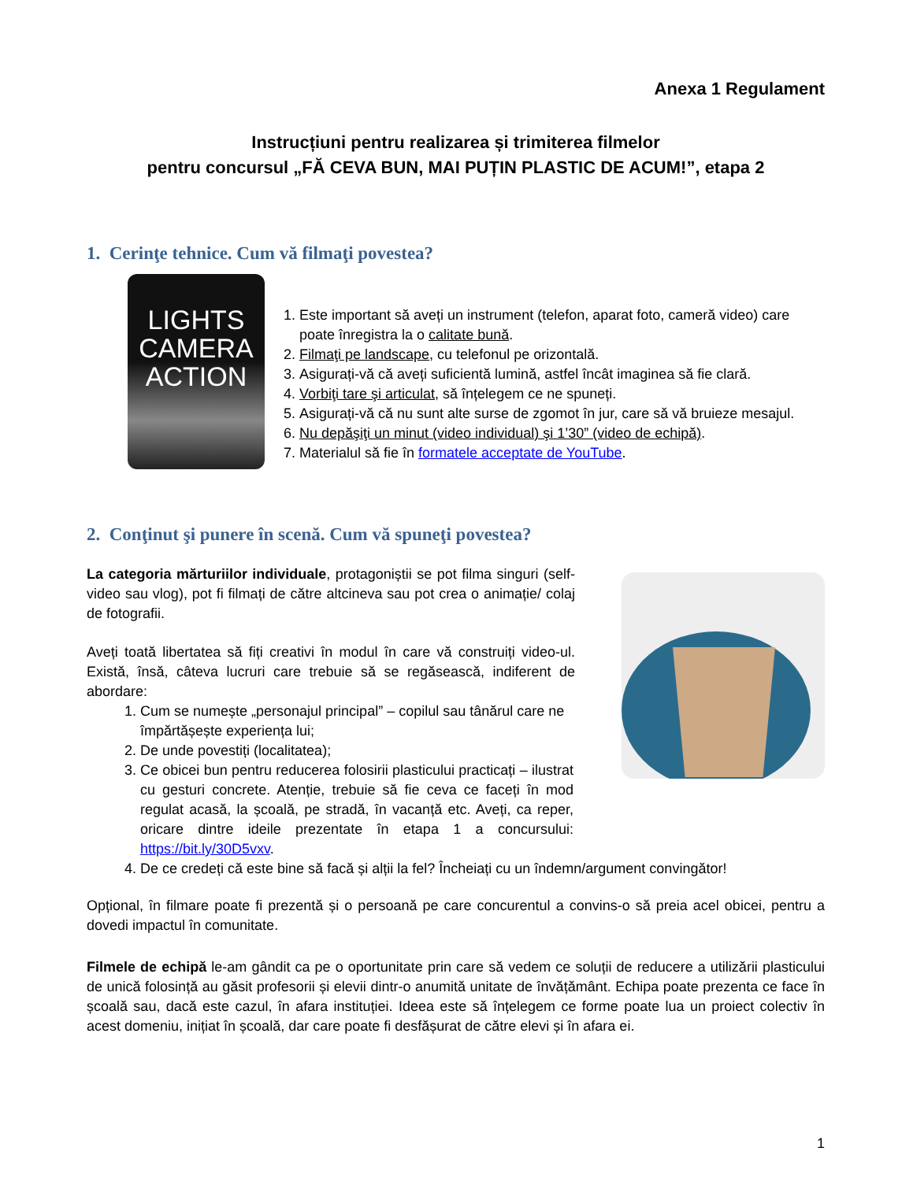Anexa 1 Regulament
Instrucțiuni pentru realizarea și trimiterea filmelor
pentru concursul „FĂ CEVA BUN, MAI PUȚIN PLASTIC DE ACUM!”, etapa 2
1. Cerinţe tehnice. Cum vă filmaţi povestea?
LIGHTS
CAMERA
ACTION
1. Este important să aveți un instrument (telefon, aparat foto, cameră video) care poate înregistra la o calitate bună.
2. Filmaţi pe landscape, cu telefonul pe orizontală.
3. Asigurați-vă că aveți suficientă lumină, astfel încât imaginea să fie clară.
4. Vorbiţi tare şi articulat, să înțelegem ce ne spuneți.
5. Asigurați-vă că nu sunt alte surse de zgomot în jur, care să vă bruieze mesajul.
6. Nu depăşiţi un minut (video individual) şi 1’30” (video de echipă).
7. Materialul să fie în formatele acceptate de YouTube.
2. Conţinut şi punere în scenă. Cum vă spuneţi povestea?
La categoria mărturiilor individuale, protagoniștii se pot filma singuri (self-video sau vlog), pot fi filmați de către altcineva sau pot crea o animație/ colaj de fotografii.
Aveți toată libertatea să fiți creativi în modul în care vă construiți video-ul. Există, însă, câteva lucruri care trebuie să se regăsească, indiferent de abordare:
1. Cum se numește „personajul principal” – copilul sau tânărul care ne împărtășește experiența lui;
2. De unde povestiți (localitatea);
3. Ce obicei bun pentru reducerea folosirii plasticului practicați – ilustrat cu gesturi concrete. Atenție, trebuie să fie ceva ce faceți în mod regulat acasă, la școală, pe stradă, în vacanță etc. Aveți, ca reper, oricare dintre ideile prezentate în etapa 1 a concursului: https://bit.ly/30D5vxv.
4. De ce credeți că este bine să facă și alții la fel? Încheiați cu un îndemn/argument convingător!
Opțional, în filmare poate fi prezentă și o persoană pe care concurentul a convins-o să preia acel obicei, pentru a dovedi impactul în comunitate.
Filmele de echipă le-am gândit ca pe o oportunitate prin care să vedem ce soluții de reducere a utilizării plasticului de unică folosință au găsit profesorii și elevii dintr-o anumită unitate de învățământ. Echipa poate prezenta ce face în școală sau, dacă este cazul, în afara instituției. Ideea este să înțelegem ce forme poate lua un proiect colectiv în acest domeniu, inițiat în școală, dar care poate fi desfășurat de către elevi și în afara ei.
1